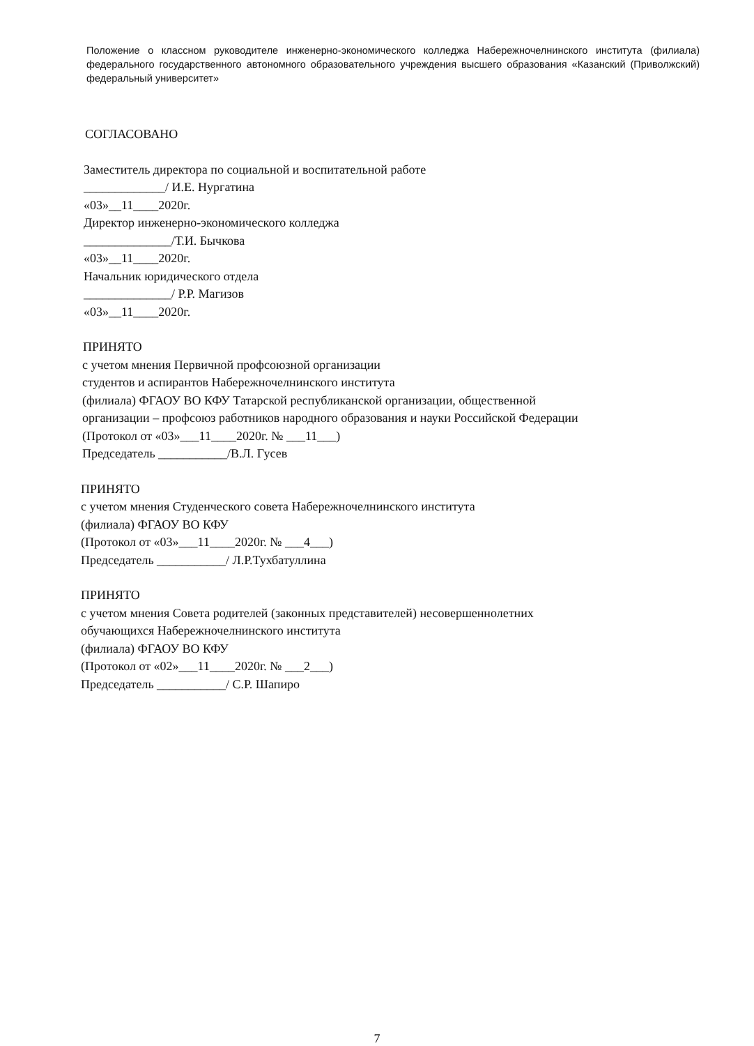Положение о классном руководителе инженерно-экономического колледжа Набережночелнинского института (филиала) федерального государственного автономного образовательного учреждения высшего образования «Казанский (Приволжский) федеральный университет»
СОГЛАСОВАНО
Заместитель директора по социальной и воспитательной работе
_____________/ И.Е. Нургатина
«03»__11____2020г.
Директор инженерно-экономического колледжа
______________/Т.И. Бычкова
«03»__11____2020г.
Начальник юридического отдела
______________/ Р.Р. Магизов
«03»__11____2020г.
ПРИНЯТО
с учетом мнения Первичной профсоюзной организации
студентов и аспирантов Набережночелнинского института
(филиала) ФГАОУ ВО КФУ Татарской республиканской организации, общественной
организации – профсоюз работников народного образования и науки Российской Федерации
(Протокол от «03»___11____2020г. № ___11___)
Председатель ___________/В.Л. Гусев
ПРИНЯТО
с учетом мнения Студенческого совета Набережночелнинского института
(филиала) ФГАОУ ВО КФУ
(Протокол от «03»___11____2020г. № ___4___)
Председатель ___________/ Л.Р.Тухбатуллина
ПРИНЯТО
с учетом мнения Совета родителей (законных представителей) несовершеннолетних
обучающихся Набережночелнинского института
(филиала) ФГАОУ ВО КФУ
(Протокол от «02»___11____2020г. № ___2___)
Председатель ___________/ С.Р. Шапиро
7